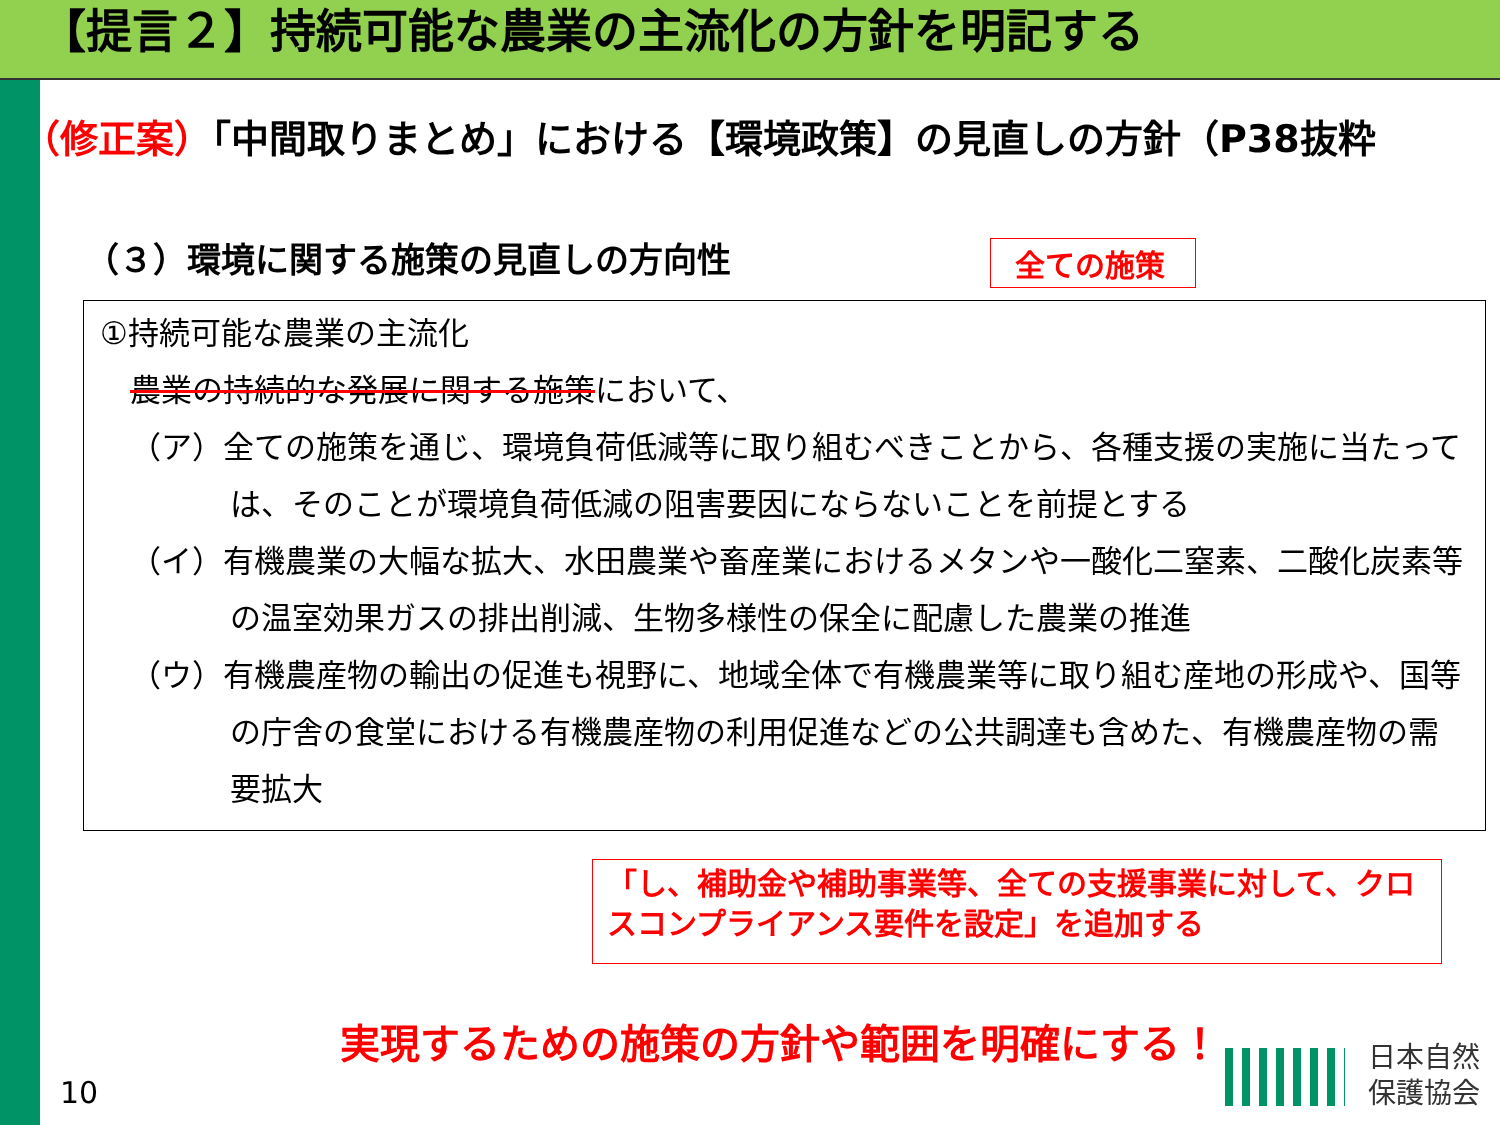【提言２】持続可能な農業の主流化の方針を明記する
（修正案）「中間取りまとめ」における【環境政策】の見直しの方針（P38抜粋
（３）環境に関する施策の見直しの方向性
全ての施策
①持続可能な農業の主流化
農業の持続的な発展に関する施策において、
（ア）全ての施策を通じ、環境負荷低減等に取り組むべきことから、各種支援の実施に当たっては、そのことが環境負荷低減の阻害要因にならないことを前提とする
（イ）有機農業の大幅な拡大、水田農業や畜産業におけるメタンや一酸化二窒素、二酸化炭素等の温室効果ガスの排出削減、生物多様性の保全に配慮した農業の推進
（ウ）有機農産物の輸出の促進も視野に、地域全体で有機農業等に取り組む産地の形成や、国等の庁舎の食堂における有機農産物の利用促進などの公共調達も含めた、有機農産物の需要拡大
「し、補助金や補助事業等、全ての支援事業に対して、クロスコンプライアンス要件を設定」を追加する
実現するための施策の方針や範囲を明確にする！
10
日本自然
保護協会